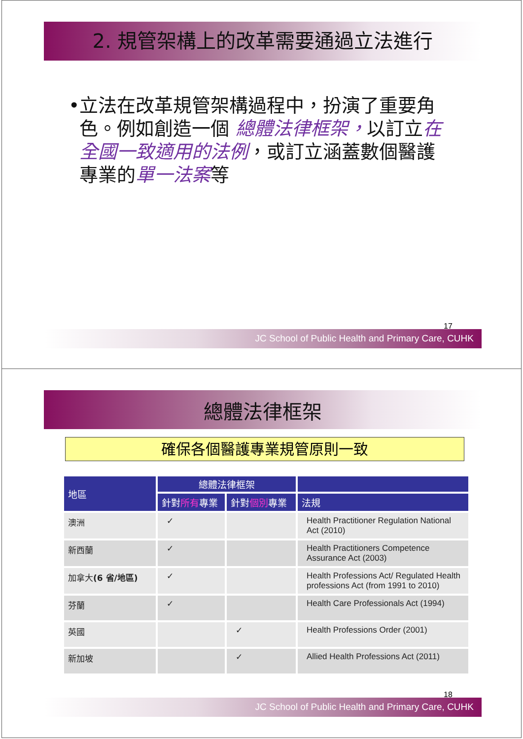2. 規管架構上的改革需要通過立法進行
• 立法在改革規管架構過程中，扮演了重要角色。例如創造一個 總體法律框架，以訂立在全國一致適用的法例，或訂立涵蓋數個醫護專業的單一法案等
17
JC School of Public Health and Primary Care, CUHK
總體法律框架
確保各個醫護專業規管原則一致
| 地區 | 總體法律框架 | | |
| --- | --- | --- | --- |
| | 針對 所有 專業 | 針對 個別 專業 | 法規 |
| 澳洲 | ✓ | | Health Practitioner Regulation National Act (2010) |
| 新西蘭 | ✓ | | Health Practitioners Competence Assurance Act (2003) |
| 加拿大 (6 省/地區) | ✓ | | Health Professions Act/ Regulated Health professions Act (from 1991 to 2010) |
| 芬蘭 | ✓ | | Health Care Professionals Act (1994) |
| 英國 | | ✓ | Health Professions Order (2001) |
| 新加坡 | | ✓ | Allied Health Professions Act (2011) |
18
JC School of Public Health and Primary Care, CUHK